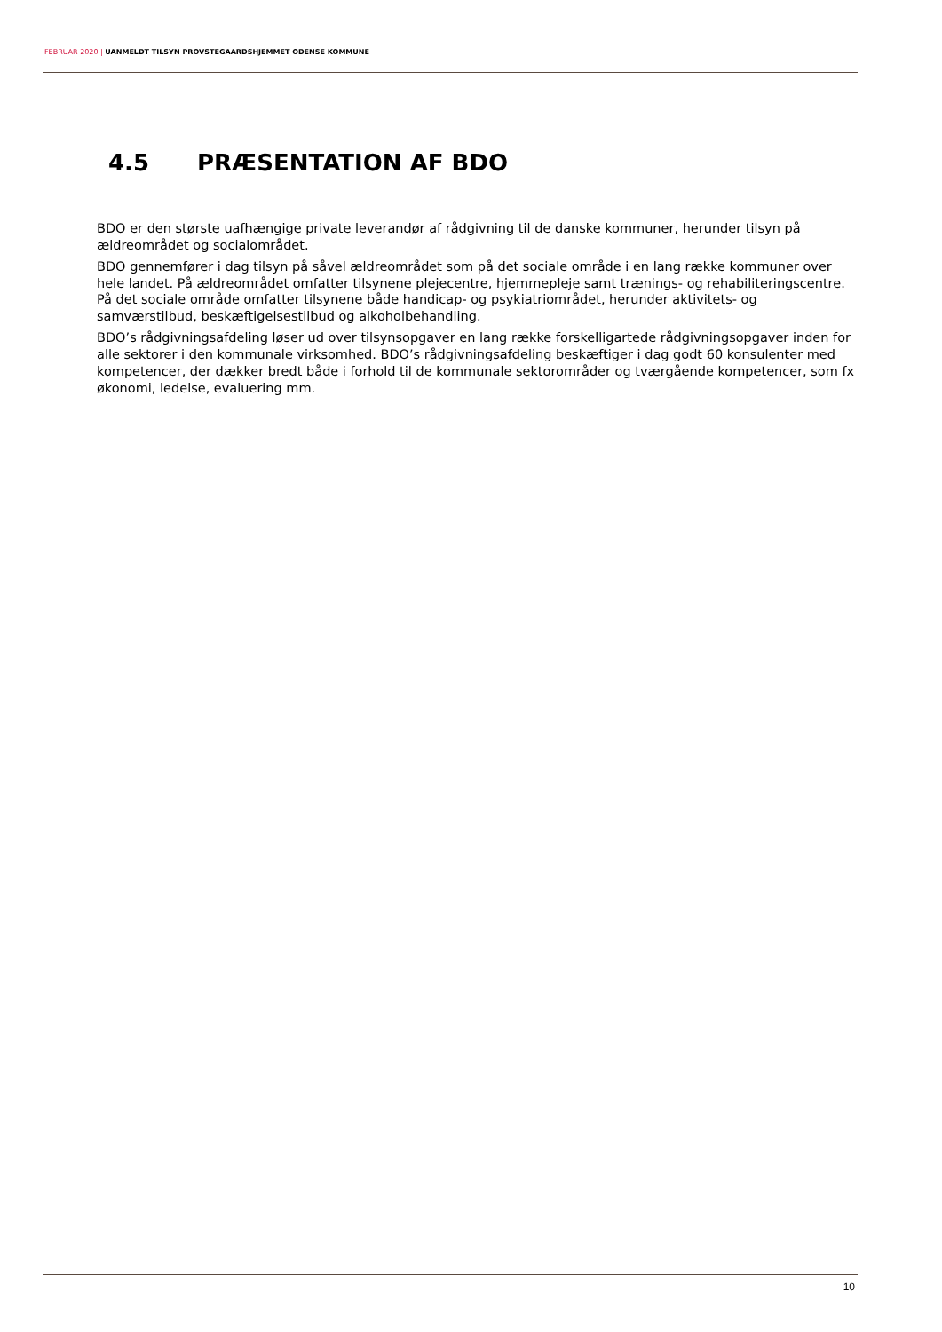FEBRUAR 2020 | UANMELDT TILSYN PROVSTEGAARDSHJEMMET ODENSE KOMMUNE
4.5 PRÆSENTATION AF BDO
BDO er den største uafhængige private leverandør af rådgivning til de danske kommuner, herunder tilsyn på ældreområdet og socialområdet.
BDO gennemfører i dag tilsyn på såvel ældreområdet som på det sociale område i en lang række kommuner over hele landet. På ældreområdet omfatter tilsynene plejecentre, hjemmepleje samt trænings- og rehabiliteringscentre. På det sociale område omfatter tilsynene både handicap- og psykiatriområdet, herunder aktivitets- og samværstilbud, beskæftigelsestilbud og alkoholbehandling.
BDO’s rådgivningsafdeling løser ud over tilsynsopgaver en lang række forskelligartede rådgivningsopgaver inden for alle sektorer i den kommunale virksomhed. BDO’s rådgivningsafdeling beskæftiger i dag godt 60 konsulenter med kompetencer, der dækker bredt både i forhold til de kommunale sektorområder og tværgående kompetencer, som fx økonomi, ledelse, evaluering mm.
10